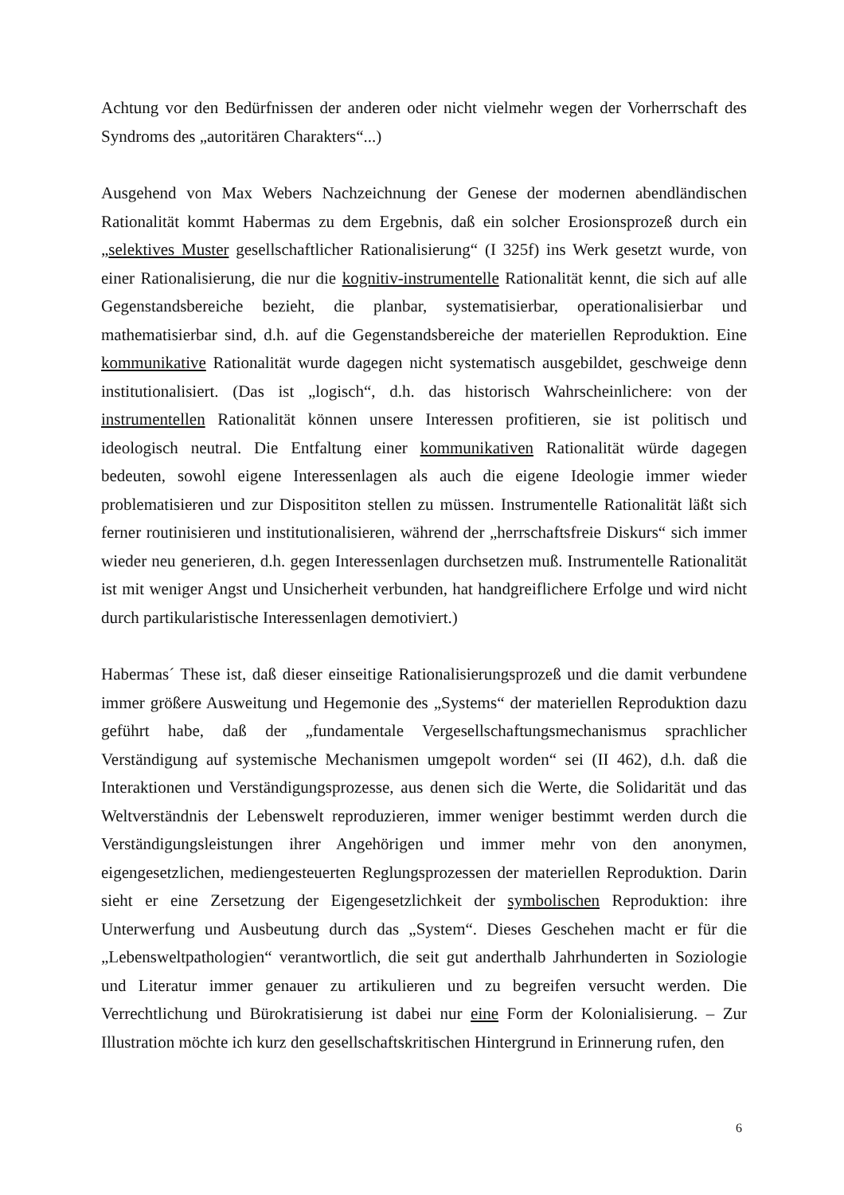Achtung vor den Bedürfnissen der anderen oder nicht vielmehr wegen der Vorherrschaft des Syndroms des „autoritären Charakters“...)
Ausgehend von Max Webers Nachzeichnung der Genese der modernen abendländischen Rationalität kommt Habermas zu dem Ergebnis, daß ein solcher Erosionsprozeß durch ein „selektives Muster gesellschaftlicher Rationalisierung“ (I 325f) ins Werk gesetzt wurde, von einer Rationalisierung, die nur die kognitiv-instrumentelle Rationalität kennt, die sich auf alle Gegenstandsbereiche bezieht, die planbar, systematisierbar, operationalisierbar und mathematisierbar sind, d.h. auf die Gegenstandsbereiche der materiellen Reproduktion. Eine kommunikative Rationalität wurde dagegen nicht systematisch ausgebildet, geschweige denn institutionalisiert. (Das ist „logisch“, d.h. das historisch Wahrscheinlichere: von der instrumentellen Rationalität können unsere Interessen profitieren, sie ist politisch und ideologisch neutral. Die Entfaltung einer kommunikativen Rationalität würde dagegen bedeuten, sowohl eigene Interessenlagen als auch die eigene Ideologie immer wieder problematisieren und zur Disposititon stellen zu müssen. Instrumentelle Rationalität läßt sich ferner routinisieren und institutionalisieren, während der „herrschaftsfreie Diskurs“ sich immer wieder neu generieren, d.h. gegen Interessenlagen durchsetzen muß. Instrumentelle Rationalität ist mit weniger Angst und Unsicherheit verbunden, hat handgreiflichere Erfolge und wird nicht durch partikularistische Interessenlagen demotiviert.)
Habermas´ These ist, daß dieser einseitige Rationalisierungsprozeß und die damit verbundene immer größere Ausweitung und Hegemonie des „Systems“ der materiellen Reproduktion dazu geführt habe, daß der „fundamentale Vergesellschaftungsmechanismus sprachlicher Verständigung auf systemische Mechanismen umgepolt worden“ sei (II 462), d.h. daß die Interaktionen und Verständigungsprozesse, aus denen sich die Werte, die Solidarität und das Weltverständnis der Lebenswelt reproduzieren, immer weniger bestimmt werden durch die Verständigungsleistungen ihrer Angehörigen und immer mehr von den anonymen, eigengesetzlichen, mediengesteuerten Reglungsprozessen der materiellen Reproduktion. Darin sieht er eine Zersetzung der Eigengesetzlichkeit der symbolischen Reproduktion: ihre Unterwerfung und Ausbeutung durch das „System“. Dieses Geschehen macht er für die „Lebensweltpathologien“ verantwortlich, die seit gut anderthalb Jahrhunderten in Soziologie und Literatur immer genauer zu artikulieren und zu begreifen versucht werden. Die Verrechtlichung und Bürokratisierung ist dabei nur eine Form der Kolonialisierung. – Zur Illustration möchte ich kurz den gesellschaftskritischen Hintergrund in Erinnerung rufen, den
6